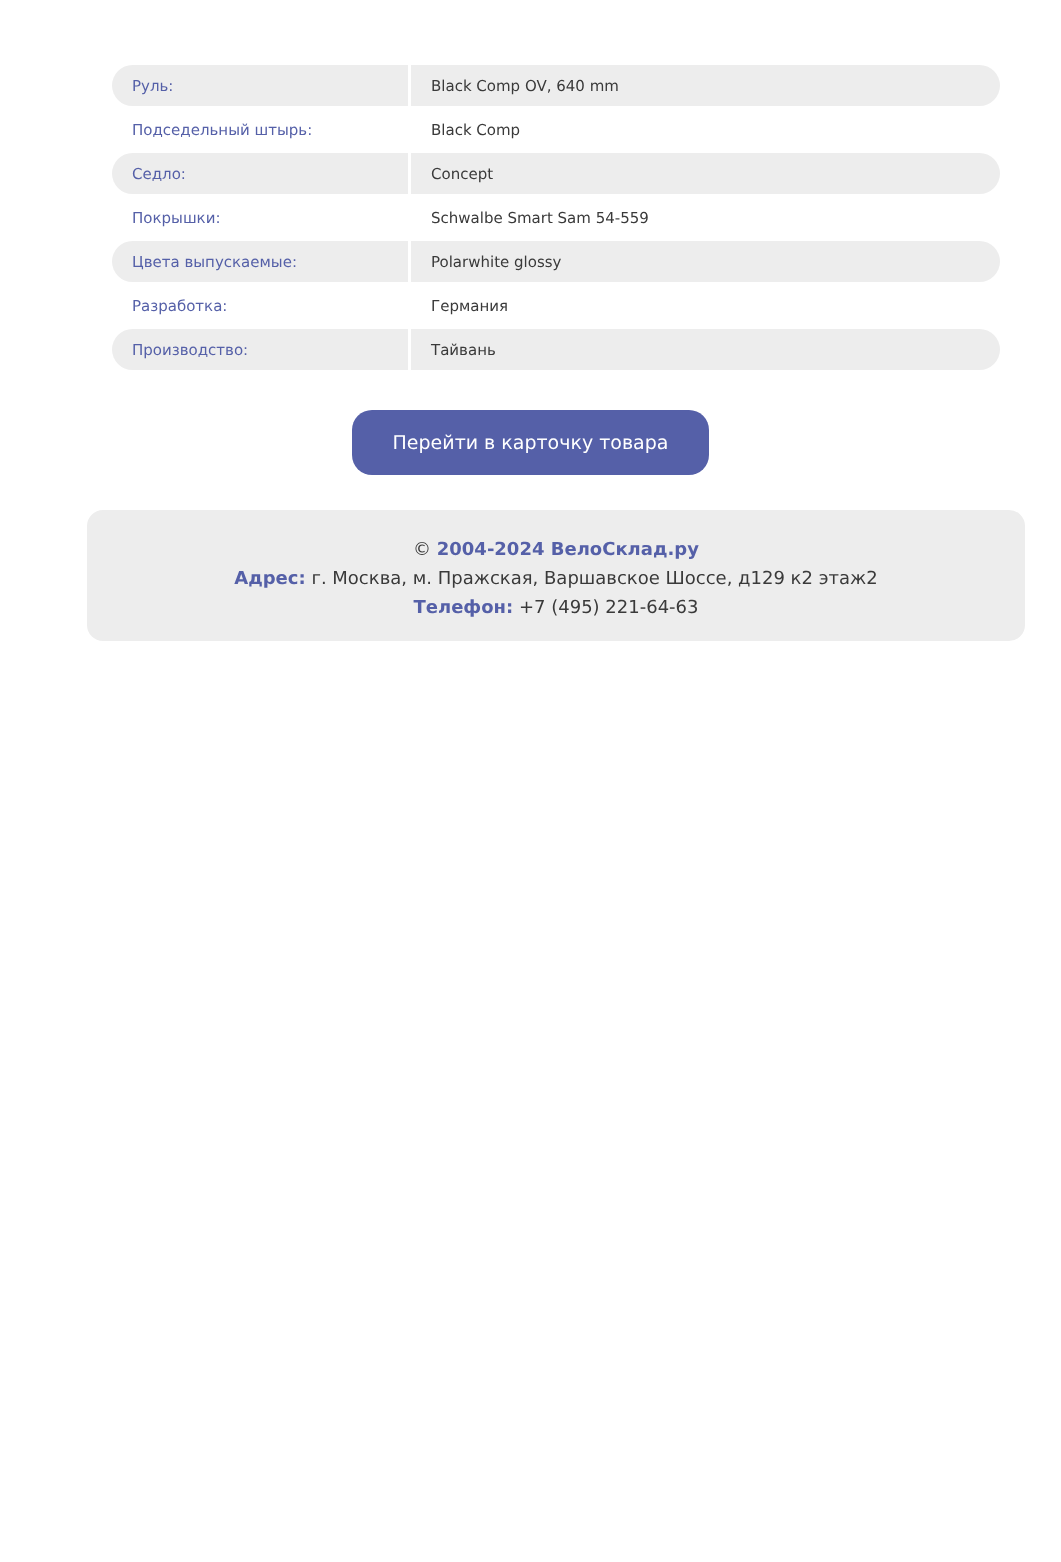| Руль: | Black Comp OV, 640 mm |
| Подседельный штырь: | Black Comp |
| Седло: | Concept |
| Покрышки: | Schwalbe Smart Sam 54-559 |
| Цвета выпускаемые: | Polarwhite glossy |
| Разработка: | Германия |
| Производство: | Тайвань |
Перейти в карточку товара
© 2004-2024 ВелоСклад.ру
Адрес: г. Москва, м. Пражская, Варшавское Шоссе, д129 к2 этаж2
Телефон: +7 (495) 221-64-63